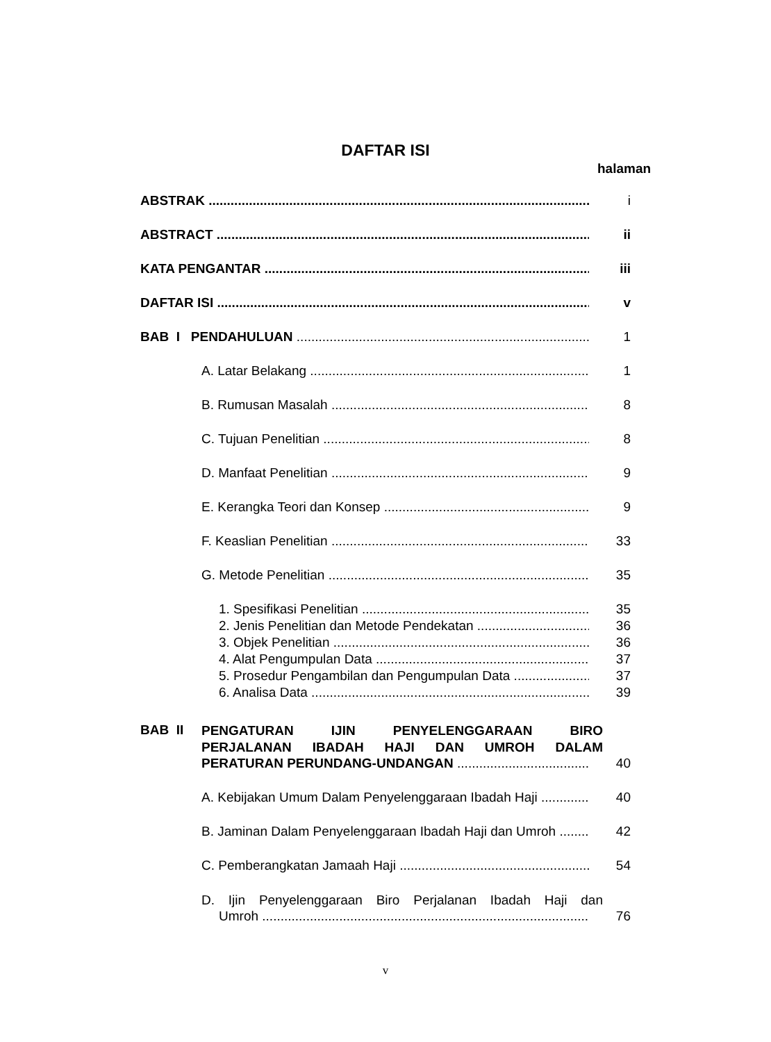DAFTAR ISI
halaman
ABSTRAK i
ABSTRACT ii
KATA PENGANTAR iii
DAFTAR ISI v
BAB I PENDAHULUAN 1
A. Latar Belakang 1
B. Rumusan Masalah 8
C. Tujuan Penelitian 8
D. Manfaat Penelitian 9
E. Kerangka Teori dan Konsep 9
F. Keaslian Penelitian 33
G. Metode Penelitian 35
1. Spesifikasi Penelitian 35
2. Jenis Penelitian dan Metode Pendekatan 36
3. Objek Penelitian 36
4. Alat Pengumpulan Data 37
5. Prosedur Pengambilan dan Pengumpulan Data 37
6. Analisa Data 39
BAB II
PENGATURAN IJIN PENYELENGGARAAN BIRO
PERJALANAN IBADAH HAJI DAN UMROH DALAM
PERATURAN PERUNDANG-UNDANGAN 40
A. Kebijakan Umum Dalam Penyelenggaraan Ibadah Haji 40
B. Jaminan Dalam Penyelenggaraan Ibadah Haji dan Umroh 42
C. Pemberangkatan Jamaah Haji 54
D. Ijin Penyelenggaraan Biro Perjalanan Ibadah Haji dan
Umroh 76
v